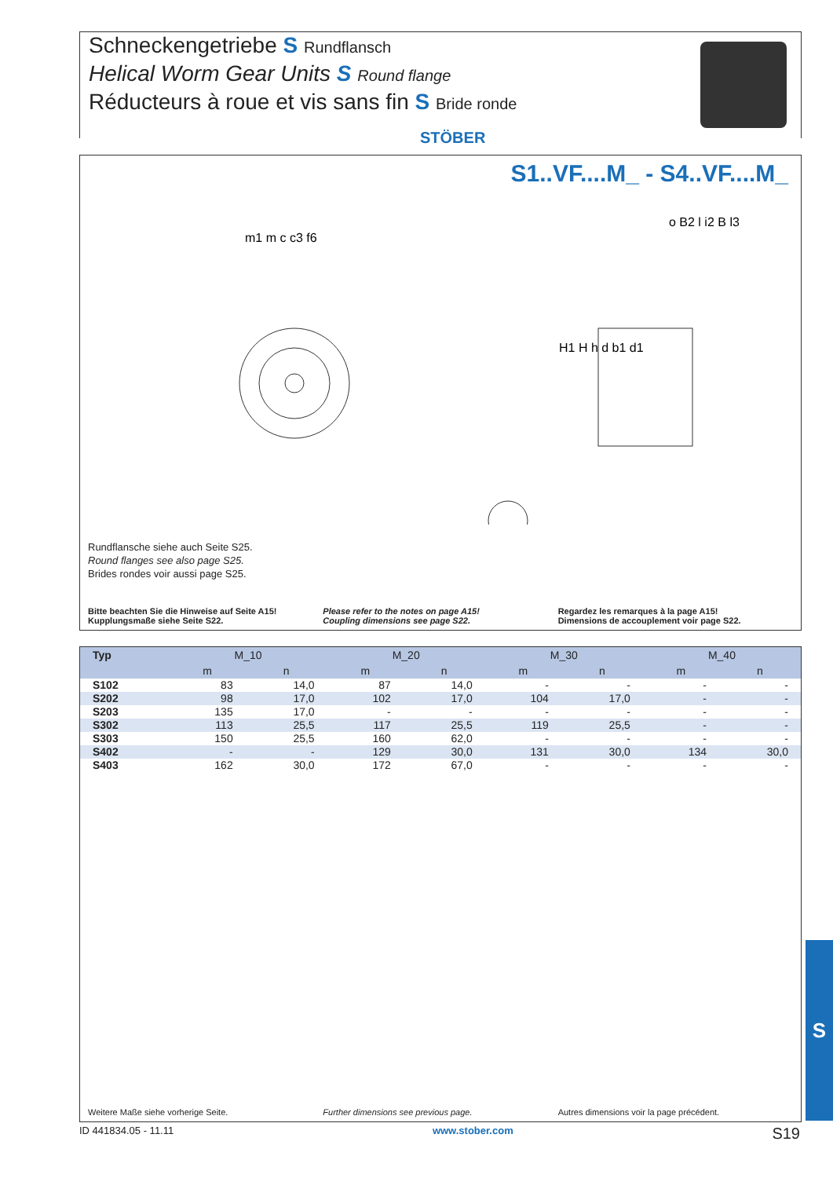Schneckengetriebe S Rundflansch
Helical Worm Gear Units S Round flange
Réducteurs à roue et vis sans fin S Bride ronde
STÖBER
S1..VF....M_ - S4..VF....M_
m1 m c c3 f6
o B2 l i2 B l3
H1 H h d b1 d1
Rundflansche siehe auch Seite S25.
Round flanges see also page S25.
Brides rondes voir aussi page S25.
Bitte beachten Sie die Hinweise auf Seite A15!
Kupplungsmaße siehe Seite S22.
Please refer to the notes on page A15!
Coupling dimensions see page S22.
Regardez les remarques à la page A15!
Dimensions de accouplement voir page S22.
| Typ | M_10 | | M_20 | | M_30 | | M_40 | |
| --- | --- | --- | --- | --- | --- | --- | --- | --- |
| | m | n | m | n | m | n | m | n |
| S102 | 83 | 14,0 | 87 | 14,0 | - | - | - | - |
| S202 | 98 | 17,0 | 102 | 17,0 | 104 | 17,0 | - | - |
| S203 | 135 | 17,0 | - | - | - | - | - | - |
| S302 | 113 | 25,5 | 117 | 25,5 | 119 | 25,5 | - | - |
| S303 | 150 | 25,5 | 160 | 62,0 | - | - | - | - |
| S402 | - | - | 129 | 30,0 | 131 | 30,0 | 134 | 30,0 |
| S403 | 162 | 30,0 | 172 | 67,0 | - | - | - | - |
Weitere Maße siehe vorherige Seite.
Further dimensions see previous page.
Autres dimensions voir la page précédent.
S
ID 441834.05 - 11.11 www.stober.com S19